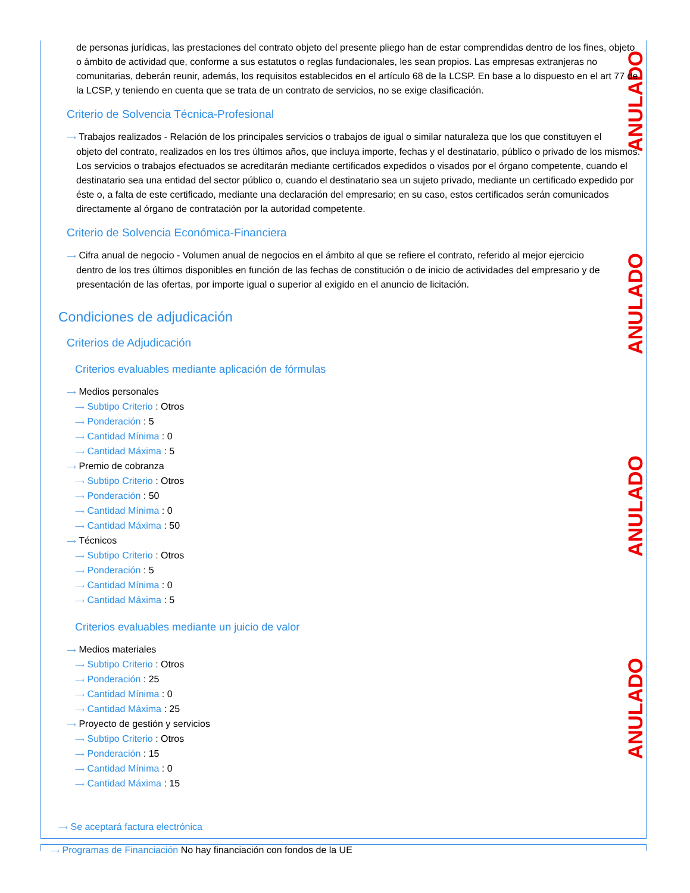ANULADO
ANULADO
ANULADO
ANULADO
de personas jurídicas, las prestaciones del contrato objeto del presente pliego han de estar comprendidas dentro de los fines, objeto o ámbito de actividad que, conforme a sus estatutos o reglas fundacionales, les sean propios. Las empresas extranjeras no comunitarias, deberán reunir, además, los requisitos establecidos en el artículo 68 de la LCSP. En base a lo dispuesto en el art 77 de la LCSP, y teniendo en cuenta que se trata de un contrato de servicios, no se exige clasificación.
Criterio de Solvencia Técnica-Profesional
⟶ Trabajos realizados - Relación de los principales servicios o trabajos de igual o similar naturaleza que los que constituyen el
objeto del contrato, realizados en los tres últimos años, que incluya importe, fechas y el destinatario, público o privado de los mismos. Los servicios o trabajos efectuados se acreditarán mediante certificados expedidos o visados por el órgano competente, cuando el destinatario sea una entidad del sector público o, cuando el destinatario sea un sujeto privado, mediante un certificado expedido por éste o, a falta de este certificado, mediante una declaración del empresario; en su caso, estos certificados serán comunicados directamente al órgano de contratación por la autoridad competente.
Criterio de Solvencia Económica-Financiera
⟶ Cifra anual de negocio - Volumen anual de negocios en el ámbito al que se refiere el contrato, referido al mejor ejercicio
dentro de los tres últimos disponibles en función de las fechas de constitución o de inicio de actividades del empresario y de presentación de las ofertas, por importe igual o superior al exigido en el anuncio de licitación.
Condiciones de adjudicación
Criterios de Adjudicación
Criterios evaluables mediante aplicación de fórmulas
⟶ Medios personales
⟶ Subtipo Criterio : Otros
⟶ Ponderación : 5
⟶ Cantidad Mínima : 0
⟶ Cantidad Máxima : 5
⟶ Premio de cobranza
⟶ Subtipo Criterio : Otros
⟶ Ponderación : 50
⟶ Cantidad Mínima : 0
⟶ Cantidad Máxima : 50
⟶ Técnicos
⟶ Subtipo Criterio : Otros
⟶ Ponderación : 5
⟶ Cantidad Mínima : 0
⟶ Cantidad Máxima : 5
Criterios evaluables mediante un juicio de valor
⟶ Medios materiales
⟶ Subtipo Criterio : Otros
⟶ Ponderación : 25
⟶ Cantidad Mínima : 0
⟶ Cantidad Máxima : 25
⟶ Proyecto de gestión y servicios
⟶ Subtipo Criterio : Otros
⟶ Ponderación : 15
⟶ Cantidad Mínima : 0
⟶ Cantidad Máxima : 15
⟶ Se aceptará factura electrónica
⟶ Programas de Financiación No hay financiación con fondos de la UE